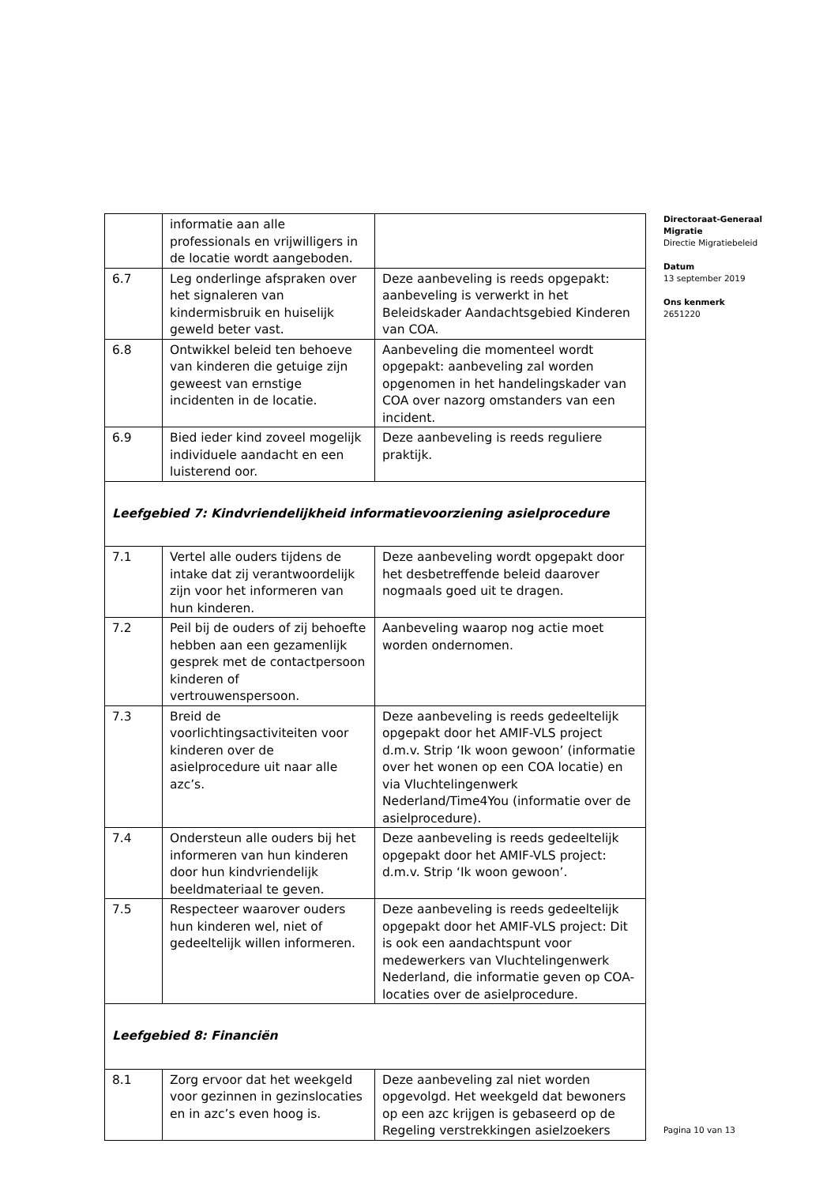| | informatie aan alle professionals en vrijwilligers in de locatie wordt aangeboden. | |
| 6.7 | Leg onderlinge afspraken over het signaleren van kindermisbruik en huiselijk geweld beter vast. | Deze aanbeveling is reeds opgepakt: aanbeveling is verwerkt in het Beleidskader Aandachtsgebied Kinderen van COA. |
| 6.8 | Ontwikkel beleid ten behoeve van kinderen die getuige zijn geweest van ernstige incidenten in de locatie. | Aanbeveling die momenteel wordt opgepakt: aanbeveling zal worden opgenomen in het handelingskader van COA over nazorg omstanders van een incident. |
| 6.9 | Bied ieder kind zoveel mogelijk individuele aandacht en een luisterend oor. | Deze aanbeveling is reeds reguliere praktijk. |
| Leefgebied 7: Kindvriendelijkheid informatievoorziening asielprocedure | | |
| 7.1 | Vertel alle ouders tijdens de intake dat zij verantwoordelijk zijn voor het informeren van hun kinderen. | Deze aanbeveling wordt opgepakt door het desbetreffende beleid daarover nogmaals goed uit te dragen. |
| 7.2 | Peil bij de ouders of zij behoefte hebben aan een gezamenlijk gesprek met de contactpersoon kinderen of vertrouwenspersoon. | Aanbeveling waarop nog actie moet worden ondernomen. |
| 7.3 | Breid de voorlichtingsactiviteiten voor kinderen over de asielprocedure uit naar alle azc’s. | Deze aanbeveling is reeds gedeeltelijk opgepakt door het AMIF-VLS project d.m.v. Strip ‘Ik woon gewoon’ (informatie over het wonen op een COA locatie) en via Vluchtelingenwerk Nederland/Time4You (informatie over de asielprocedure). |
| 7.4 | Ondersteun alle ouders bij het informeren van hun kinderen door hun kindvriendelijk beeldmateriaal te geven. | Deze aanbeveling is reeds gedeeltelijk opgepakt door het AMIF-VLS project: d.m.v. Strip ‘Ik woon gewoon’. |
| 7.5 | Respecteer waarover ouders hun kinderen wel, niet of gedeeltelijk willen informeren. | Deze aanbeveling is reeds gedeeltelijk opgepakt door het AMIF-VLS project: Dit is ook een aandachtspunt voor medewerkers van Vluchtelingenwerk Nederland, die informatie geven op COA-locaties over de asielprocedure. |
| Leefgebied 8: Financiën | | |
| 8.1 | Zorg ervoor dat het weekgeld voor gezinnen in gezinslocaties en in azc’s even hoog is. | Deze aanbeveling zal niet worden opgevolgd. Het weekgeld dat bewoners op een azc krijgen is gebaseerd op de Regeling verstrekkingen asielzoekers |
Directoraat-Generaal Migratie
Directie Migratiebeleid
Datum
13 september 2019
Ons kenmerk
2651220
Pagina 10 van 13